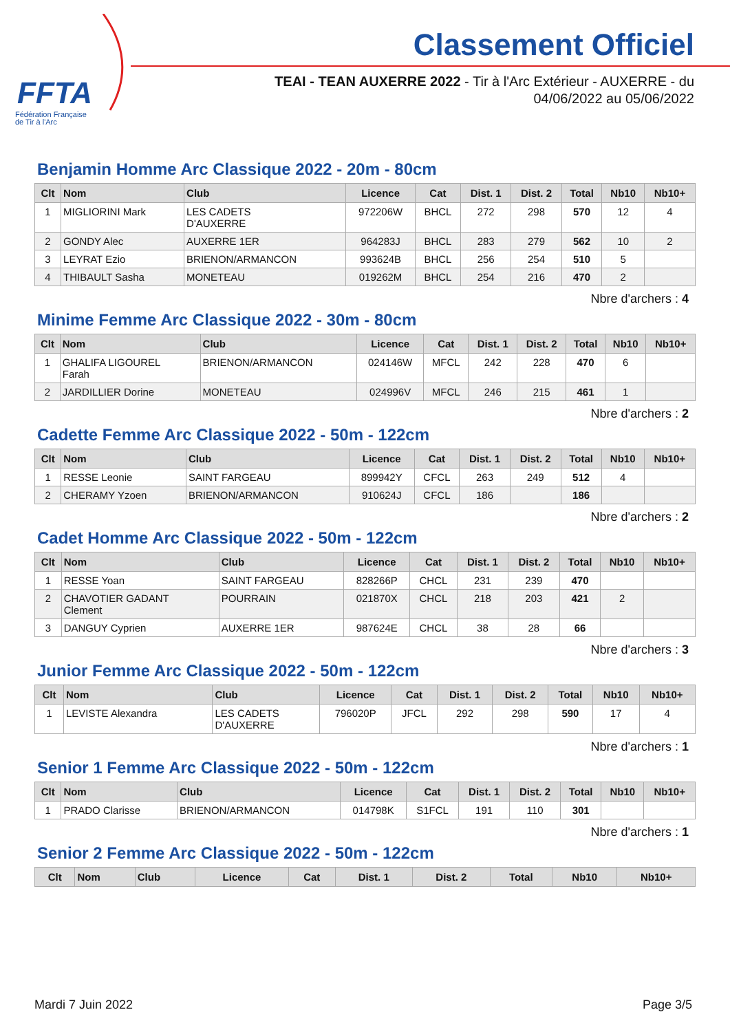FFTA
Fédération Française
de Tir à l'Arc
Classement Officiel
TEAI - TEAN AUXERRE 2022 - Tir à l'Arc Extérieur - AUXERRE - du
04/06/2022 au 05/06/2022
Benjamin Homme Arc Classique 2022 - 20m - 80cm
| Clt | Nom | Club | Licence | Cat | Dist. 1 | Dist. 2 | Total | Nb10 | Nb10+ |
| --- | --- | --- | --- | --- | --- | --- | --- | --- | --- |
| 1 | MIGLIORINI Mark | LES CADETS D'AUXERRE | 972206W | BHCL | 272 | 298 | 570 | 12 | 4 |
| 2 | GONDY Alec | AUXERRE 1ER | 964283J | BHCL | 283 | 279 | 562 | 10 | 2 |
| 3 | LEYRAT Ezio | BRIENON/ARMANCON | 993624B | BHCL | 256 | 254 | 510 | 5 | |
| 4 | THIBAULT Sasha | MONETEAU | 019262M | BHCL | 254 | 216 | 470 | 2 | |
Nbre d'archers : 4
Minime Femme Arc Classique 2022 - 30m - 80cm
| Clt | Nom | Club | Licence | Cat | Dist. 1 | Dist. 2 | Total | Nb10 | Nb10+ |
| --- | --- | --- | --- | --- | --- | --- | --- | --- | --- |
| 1 | GHALIFA LIGOUREL Farah | BRIENON/ARMANCON | 024146W | MFCL | 242 | 228 | 470 | 6 | |
| 2 | JARDILLIER Dorine | MONETEAU | 024996V | MFCL | 246 | 215 | 461 | 1 | |
Nbre d'archers : 2
Cadette Femme Arc Classique 2022 - 50m - 122cm
| Clt | Nom | Club | Licence | Cat | Dist. 1 | Dist. 2 | Total | Nb10 | Nb10+ |
| --- | --- | --- | --- | --- | --- | --- | --- | --- | --- |
| 1 | RESSE Leonie | SAINT FARGEAU | 899942Y | CFCL | 263 | 249 | 512 | 4 | |
| 2 | CHERAMY Yzoen | BRIENON/ARMANCON | 910624J | CFCL | 186 | | 186 | | |
Nbre d'archers : 2
Cadet Homme Arc Classique 2022 - 50m - 122cm
| Clt | Nom | Club | Licence | Cat | Dist. 1 | Dist. 2 | Total | Nb10 | Nb10+ |
| --- | --- | --- | --- | --- | --- | --- | --- | --- | --- |
| 1 | RESSE Yoan | SAINT FARGEAU | 828266P | CHCL | 231 | 239 | 470 | | |
| 2 | CHAVOTIER GADANT Clement | POURRAIN | 021870X | CHCL | 218 | 203 | 421 | 2 | |
| 3 | DANGUY Cyprien | AUXERRE 1ER | 987624E | CHCL | 38 | 28 | 66 | | |
Nbre d'archers : 3
Junior Femme Arc Classique 2022 - 50m - 122cm
| Clt | Nom | Club | Licence | Cat | Dist. 1 | Dist. 2 | Total | Nb10 | Nb10+ |
| --- | --- | --- | --- | --- | --- | --- | --- | --- | --- |
| 1 | LEVISTE Alexandra | LES CADETS D'AUXERRE | 796020P | JFCL | 292 | 298 | 590 | 17 | 4 |
Nbre d'archers : 1
Senior 1 Femme Arc Classique 2022 - 50m - 122cm
| Clt | Nom | Club | Licence | Cat | Dist. 1 | Dist. 2 | Total | Nb10 | Nb10+ |
| --- | --- | --- | --- | --- | --- | --- | --- | --- | --- |
| 1 | PRADO Clarisse | BRIENON/ARMANCON | 014798K | S1FCL | 191 | 110 | 301 | | |
Nbre d'archers : 1
Senior 2 Femme Arc Classique 2022 - 50m - 122cm
| Clt | Nom | Club | Licence | Cat | Dist. 1 | Dist. 2 | Total | Nb10 | Nb10+ |
| --- | --- | --- | --- | --- | --- | --- | --- | --- | --- |
Mardi 7 Juin 2022 Page 3/5